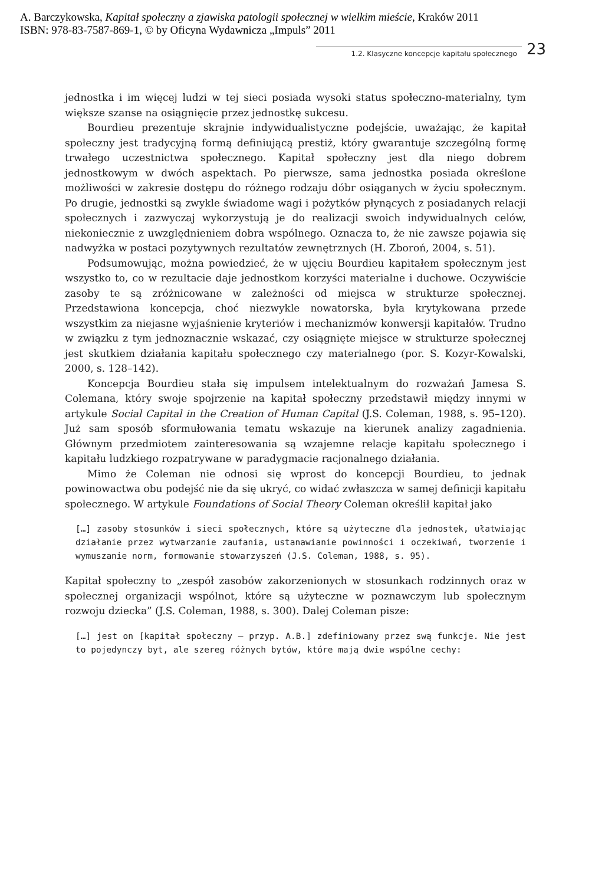A. Barczykowska, Kapitał społeczny a zjawiska patologii społecznej w wielkim mieście, Kraków 2011
ISBN: 978-83-7587-869-1, © by Oficyna Wydawnicza „Impuls” 2011
1.2. Klasyczne koncepcje kapitału społecznego 23
jednostka i im więcej ludzi w tej sieci posiada wysoki status społeczno-material­ny, tym większe szanse na osiągnięcie przez jednostkę sukcesu.
Bourdieu prezentuje skrajnie indywidualistyczne podejście, uważając, że kapitał społeczny jest tradycyjną formą definiującą prestiż, który gwarantuje szczególną formę trwałego uczestnictwa społecznego. Kapitał społeczny jest dla niego dobrem jednostkowym w dwóch aspektach. Po pierwsze, sama jednost­ka posiada określone możliwości w zakresie dostępu do różnego rodzaju dóbr osiąganych w życiu społecznym. Po drugie, jednostki są zwykle świadome wagi i pożytków płynących z posiadanych relacji społecznych i zazwyczaj wykorzystu­ją je do realizacji swoich indywidualnych celów, niekoniecznie z uwzględnieniem dobra wspólnego. Oznacza to, że nie zawsze pojawia się nadwyżka w postaci pozytywnych rezultatów zewnętrznych (H. Zboroń, 2004, s. 51).
Podsumowując, można powiedzieć, że w ujęciu Bourdieu kapitałem spo­łecznym jest wszystko to, co w rezultacie daje jednostkom korzyści material­ne i duchowe. Oczywiście zasoby te są zróżnicowane w zależności od miejsca w strukturze społecznej. Przedstawiona koncepcja, choć niezwykle nowatorska, była krytykowana przede wszystkim za niejasne wyjaśnienie kryteriów i mecha­nizmów konwersji kapitałów. Trudno w związku z tym jednoznacznie wskazać, czy osiągnięte miejsce w strukturze społecznej jest skutkiem działania kapitału społecznego czy materialnego (por. S. Kozyr-Kowalski, 2000, s. 128–142).
Koncepcja Bourdieu stała się impulsem intelektualnym do rozważań Jamesa S. Colemana, który swoje spojrzenie na kapitał społeczny przedstawił między innymi w artykule Social Capital in the Creation of Human Capital (J.S. Coleman, 1988, s. 95–120). Już sam sposób sformułowania tematu wskazuje na kierunek analizy zagadnienia. Głównym przedmiotem zainteresowania są wzajemne re­lacje kapitału społecznego i kapitału ludzkiego rozpatrywane w paradygmacie racjonalnego działania.
Mimo że Coleman nie odnosi się wprost do koncepcji Bourdieu, to jednak powinowactwa obu podejść nie da się ukryć, co widać zwłaszcza w samej de­finicji kapitału społecznego. W artykule Foundations of Social Theory Coleman określił kapitał jako
[…] zasoby stosunków i sieci społecznych, które są użyteczne dla jednostek, uła­twiając działanie przez wytwarzanie zaufania, ustanawianie powinności i ocze­kiwań, tworzenie i wymuszanie norm, formowanie stowarzyszeń (J.S. Coleman, 1988, s. 95).
Kapitał społeczny to „zespół zasobów zakorzenionych w stosunkach rodzinnych oraz w społecznej organizacji wspólnot, które są użyteczne w poznawczym lub społecznym rozwoju dziecka” (J.S. Coleman, 1988, s. 300). Dalej Coleman pisze:
[…] jest on [kapitał społeczny – przyp. A.B.] zdefiniowany przez swą funkcje. Nie jest to pojedynczy byt, ale szereg różnych bytów, które mają dwie wspólne cechy: